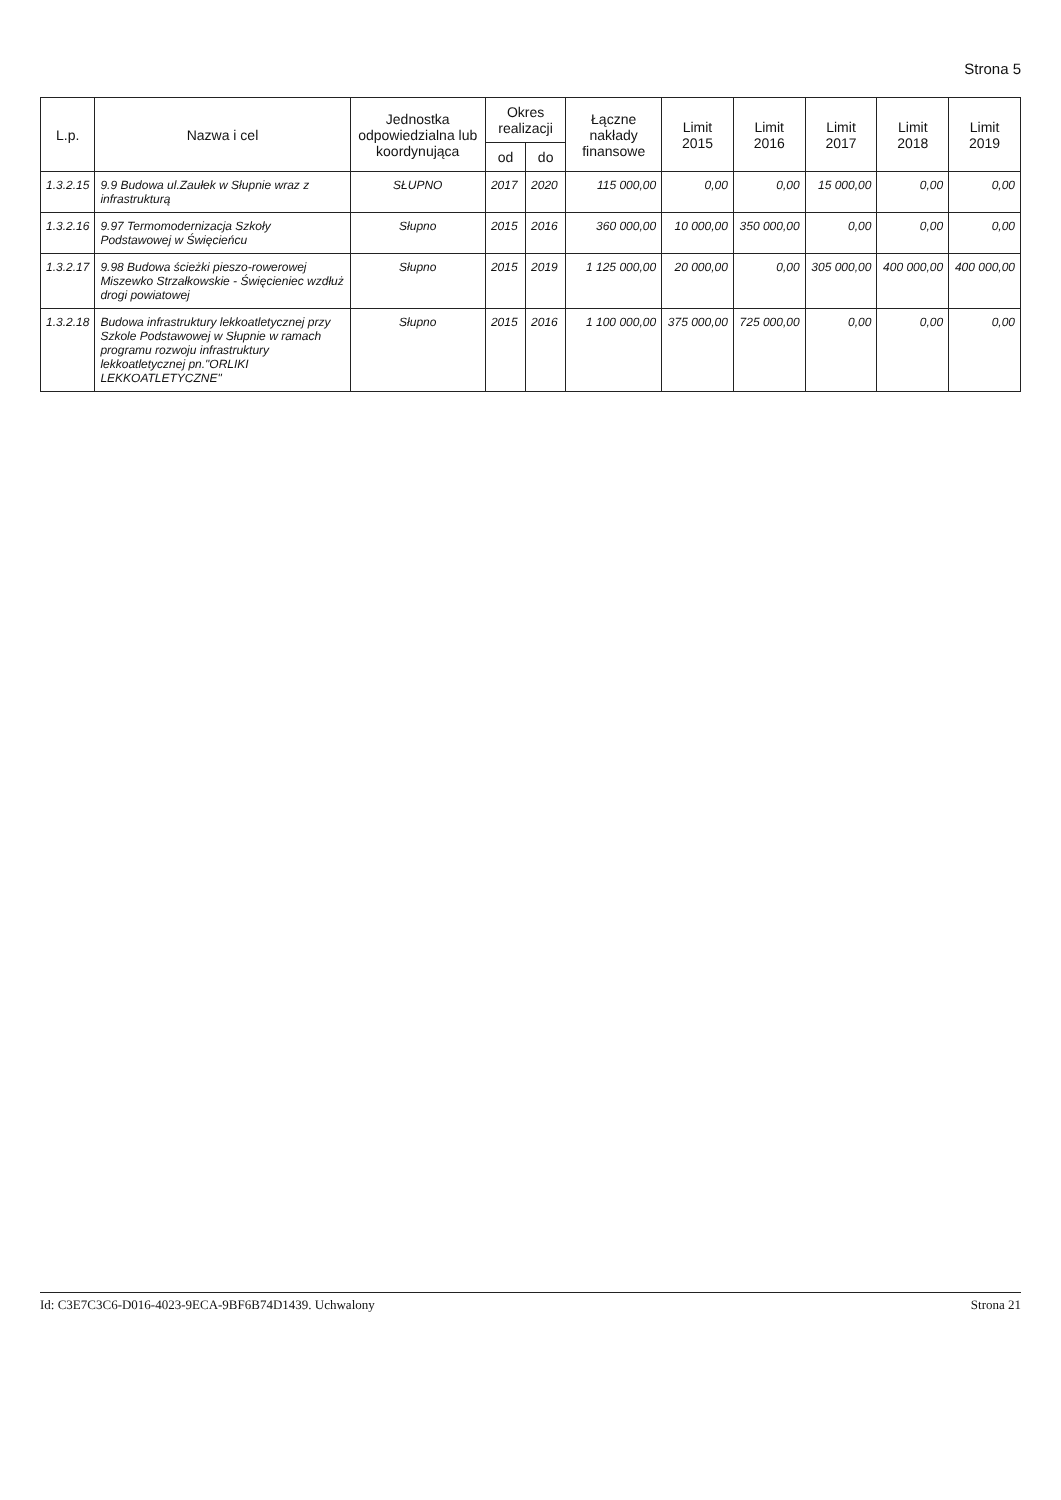Strona 5
| L.p. | Nazwa i cel | Jednostka odpowiedzialna lub koordynująca | Okres realizacji | | Łączne nakłady finansowe | Limit 2015 | Limit 2016 | Limit 2017 | Limit 2018 | Limit 2019 |
| --- | --- | --- | --- | --- | --- | --- | --- | --- | --- | --- |
| | | | od | do | | | | | | |
| 1.3.2.15 | 9.9 Budowa ul.Zaułek w Słupnie wraz z infrastrukturą | SŁUPNO | 2017 | 2020 | 115 000,00 | 0,00 | 0,00 | 15 000,00 | 0,00 | 0,00 |
| 1.3.2.16 | 9.97 Termomodernizacja Szkoły Podstawowej w Święcieńcu | Słupno | 2015 | 2016 | 360 000,00 | 10 000,00 | 350 000,00 | 0,00 | 0,00 | 0,00 |
| 1.3.2.17 | 9.98 Budowa ścieżki pieszo-rowerowej Miszewko Strzałkowskie - Święcieniec wzdłuż drogi powiatowej | Słupno | 2015 | 2019 | 1 125 000,00 | 20 000,00 | 0,00 | 305 000,00 | 400 000,00 | 400 000,00 |
| 1.3.2.18 | Budowa infrastruktury lekkoatletycznej przy Szkole Podstawowej w Słupnie w ramach programu rozwoju infrastruktury lekkoatletycznej pn."ORLIKI LEKKOATLETYCZNE" | Słupno | 2015 | 2016 | 1 100 000,00 | 375 000,00 | 725 000,00 | 0,00 | 0,00 | 0,00 |
Id: C3E7C3C6-D016-4023-9ECA-9BF6B74D1439. Uchwalony Strona 21